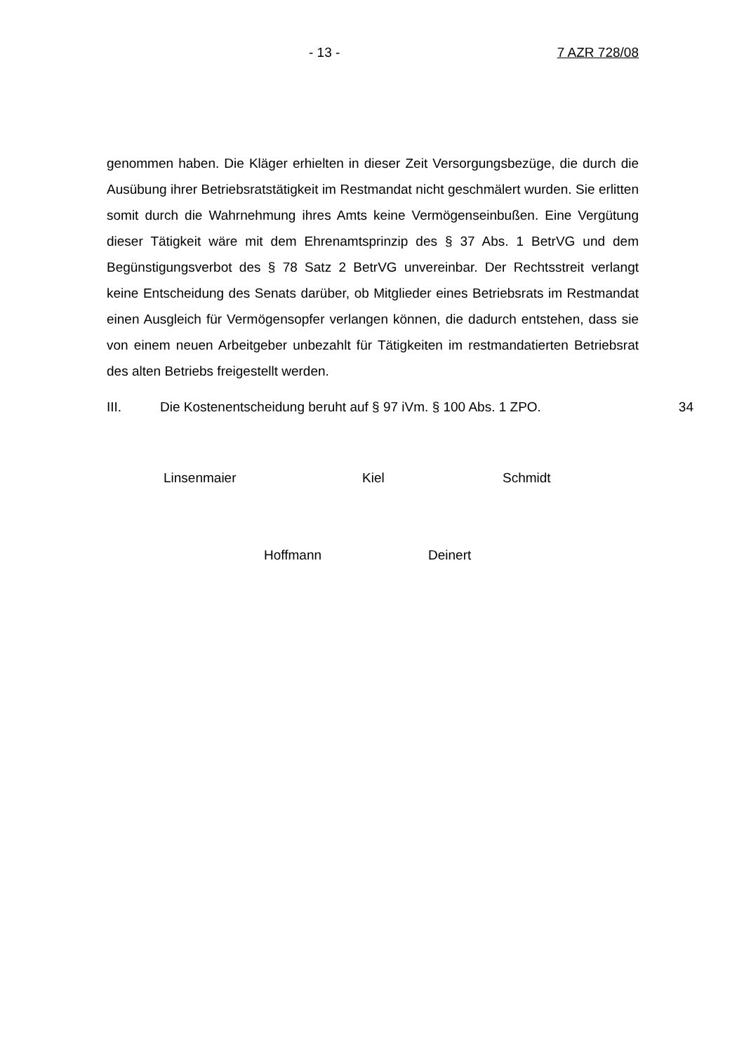- 13 - 7 AZR 728/08
genommen haben. Die Kläger erhielten in dieser Zeit Versorgungsbezüge, die durch die Ausübung ihrer Betriebsratstätigkeit im Restmandat nicht geschmälert wurden. Sie erlitten somit durch die Wahrnehmung ihres Amts keine Vermögenseinbußen. Eine Vergütung dieser Tätigkeit wäre mit dem Ehrenamtsprinzip des § 37 Abs. 1 BetrVG und dem Begünstigungsverbot des § 78 Satz 2 BetrVG unvereinbar. Der Rechtsstreit verlangt keine Entscheidung des Senats darüber, ob Mitglieder eines Betriebsrats im Restmandat einen Ausgleich für Vermögensopfer verlangen können, die dadurch entstehen, dass sie von einem neuen Arbeitgeber unbezahlt für Tätigkeiten im restmandatierten Betriebsrat des alten Betriebs freigestellt werden.
III. Die Kostenentscheidung beruht auf § 97 iVm. § 100 Abs. 1 ZPO. 34
Linsenmaier Kiel Schmidt
Hoffmann Deinert